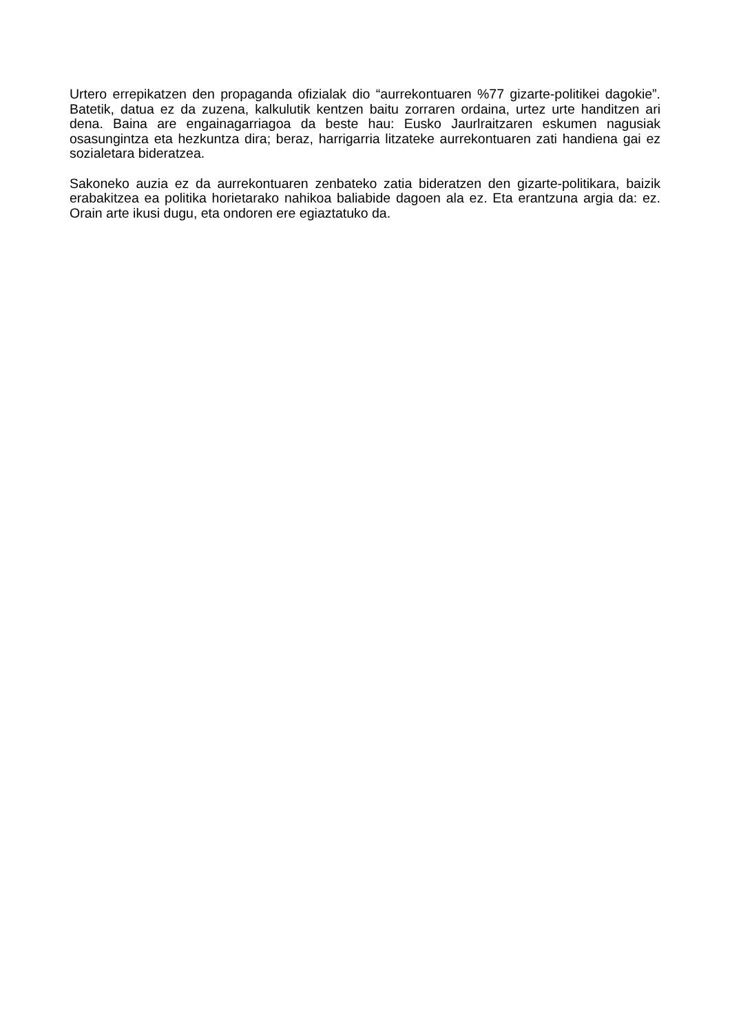Urtero errepikatzen den propaganda ofizialak dio “aurrekontuaren %77 gizarte-politikei dagokie”. Batetik, datua ez da zuzena, kalkulutik kentzen baitu zorraren ordaina, urtez urte handitzen ari dena. Baina are engainagarriagoa da beste hau: Eusko Jaurlraitzaren eskumen nagusiak osasungintza eta hezkuntza dira; beraz, harrigarria litzateke aurrekontuaren zati handiena gai ez sozialetara bideratzea.
Sakoneko auzia ez da aurrekontuaren zenbateko zatia bideratzen den gizarte-politikara, baizik erabakitzea ea politika horietarako nahikoa baliabide dagoen ala ez. Eta erantzuna argia da: ez. Orain arte ikusi dugu, eta ondoren ere egiaztatuko da.